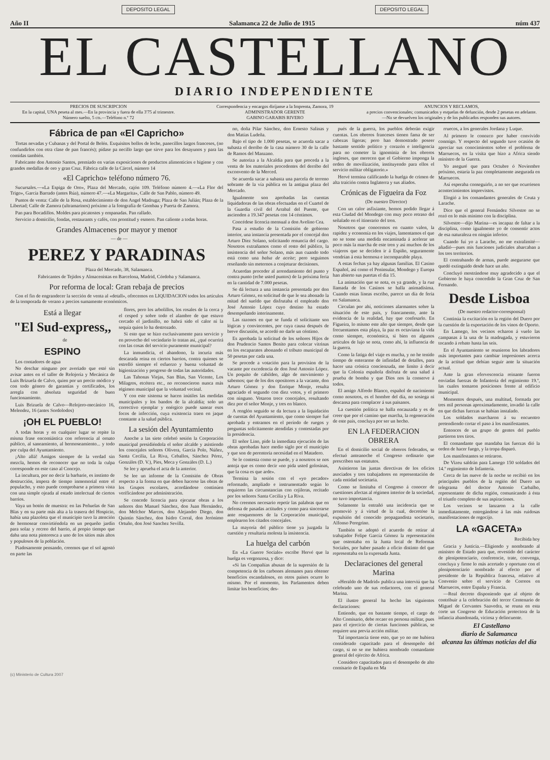DEPOSITO LEGAL DEPOSITO LEGAL
Año II Salamanca 22 de Julio de 1915 núm 437
EL CASTELLANO
DIARIO INDEPENDIENTE
PRECIOS DE SUSCRIPCION
En la capital, UNA peseta al mes.—En la provincia y fuera de ella 3'75 al trimestre.
Número suelto, 5 cts.—Teléfono n.º 72
Correspondencia y encargos diríjanse a la Imprenta, Zamora, 19
ADMINISTRADOR GERENTE
GABINO GARABIS RIVERO
ANUNCIOS Y RECLAMOS,
a precios convencionales; comunicados y esquelas de defunción, desde 2 pesetas en adelante.—No se devuelven los originales y de los publicados responden sus autores.
Fábrica de pan «El Capricho»
Tortas nevadas y Cubanas y del Portal de Belén. Exquisitos bollos de leche, panecillos largos franceses, (no confundirlos con otra clase de pan francés); pídase pa necillo largo que sirve para los desayunos y para las comidas también.
Fabricante don Antonio Santos, premiado en varias exposiciones de productos alimenticios e higiene y con grandes medallas de oro y gran Cruz. Fábrica calle de la Cárcel, número 14
«El Capricho» teléfono número 76.
Sucursales.—«La Espiga de Oro», Plaza del Mercado, cajón 109. Teléfono número 4.—«La Flor del Trigo», García Barrado (antes Rúa), número 47.—«La Margarita», Calle de San Pablo, número 49.
Puntos de venta: Calle de la Rosa, establecimiento de don Angel Madruga; Plaza de San Julián; Plaza de la Libertad; Calle de Zamora (ultramarinos) próximo a la fotografía de Gombau y Puerta de Zamora.
Pan para Bocadillos. Moldes para picatostes y empanadas. Pan rallado.
Servicio a domicilio, fondas, restaurants y cafés, con prontitud y esmero. Pan caliente a todas horas.
Grandes Almacenes por mayor y menor
— de —
PEREZ Y PARADINAS
Plaza del Mercado, 38, Salamanca.
Fabricantes de Tejidos y Almacenistas en Barcelona, Madrid, Córdoba y Salamanca.
Por reforma de local: Gran rebaja de precios
Con el fin de engrandecer la sección de venta al «detall», ofrecemos en LIQUIDACION todos los artículos de la temporada de verano a precios sumamente económicos.
Está a llegar
"El Sud-express,,
de
ESPINO
Los contadores de agua
No deschar ninguno por averiado que esté sin avisar antes en el taller de Relojería y Mecánica de Luis Brizuela de Calvo, quien por un precio módico y con todo género de garantías y certificados, los arregla con absoluta seguridad de buen funcionamiento.
Luis Brizuela de Calvo—Relojero-mecánico 16, Melendez, 16 (antes Sordolodos)
¡OH EL PUEBLO!
A todas horas y en cualquier lugar se repite la misma frase encomiástica con referencia al ornato público, al saneamiento, al hermoseamiento... y todo por culpa del Ayuntamiento.
¡Alto allá! Amigos siempre de la verdad sin mezcla, hemos de reconocer que no toda la culpa corresponde en este caso al Concejo.
La incultura, por no decir la barbarie, es instinto de destrucción, impera de tiempo inmemorial entre el populacho, y esto puede comprobarse a primera vista con una simple ojeada al estado intelectual de ciertos barrios.
Vaya un botón de muestra: en las Peñuelas de San Blas y en su parte más alta a la trasera del Hospicio, había una plazoleta que el municipio tuvo la atención de hermosear convirtiéndola en un pequeño jardín para solaz y recreo del barrio, al propio tiempo que daba una nota pintoresca a uno de los sitios más altos y populosos de la población.
Piadosamente pensando, creemos que el sol agostó en parte las
flores, pero los arbolillos, los rosales de la cerca y el cesped y sobre todo el alambre de que estuvo cercado el jardinillo, no habrá sido el calor ni la sequía quien lo ha destrozado.
Si esto que se hizo exclusivamente para servicio y en provecho del vecindario lo tratan así, ¿qué ocurrirá con las cosas del servicio puramente municipal?
La inmundicia, el abandono, la incuria más descarada reina en ciertos barrios, contra quienes se estrelló siempre el esfuerzo y buena voluntad de higienización y progreso de todas las autoridades.
Las Tahonas Viejas, San Blas, San Vicente, Los Milagros, etcétera etc., no reconocieron nunca más régimen municipal que la voluntad vecinal.
Y con este sistema se hacen inútiles las medidas municipales y los bandos de la alcaldía; solo un correctivo ejemplar y enérgico puede sanear esos focos de infección, cuya existencia traen en jaque constante a la salud pública.
La sesión del Ayuntamiento
Anoche a las siete celebró sesión la Corporación municipal presidiéndola el señor alcalde y asistiendo los concejales señores Olivera, García Polo, Núñez, Santa Cecilia, La Riva, Ceballos, Sánchez Pérez, Gonzáles (D. V.), Pies, Meca y Gonzáles (D. L.)
Se lee y aprueba el acta de la anterior.
Se lee un informe de la Comisión de Obras respecto a la forma en que deben hacerse las obras de los Grupos escolares, acordándose continúen verificándose por administración.
Se concede licencia para ejecutar obras a los señores don Manuel Sánchez, don Juan Hernández, don Melchor Marcos, don Alejandro Diego, don Quintín Sánchez, don Isidro Corral, don Jerónimo Ortuño, don José Sanchez Sevilla.
no, doña Pilar Sánchez, don Ernesto Salinas y don Matías Ludeña.
Bajo el tipo de 1.000 pesetas, se acuerda sacar a subasta el derribo de la casa número 30 de la calle de Ramos del Manzano.
Se autoriza a la Alcaldía para que proceda a la venta de los materiales procedentes del derribo del exconvento de la Merced.
Se acuerda sacar a subasta una parcela de terreno sobrante de la vía pública en la antigua plaza del Mercado.
Igualmente son aprobadas las cuentas liquidadoras de las obras efectuadas en el Cuartel de la Guardia civil del Arrabal del Puente, que ascienden a 19.347 pesetas con 14 céntimos.
Concédese licencia mensual a don Avelino Cea.
Pasa a estudio de la Comisión de gobierno interior, una instancia presentada por el concejal don Arturo Díez Solano, solicitando renuncia del cargo. Nosotros extrañamos como el resto del público, la insistencia del señor Solano, más aun cuando todo está como una balsa de aceite; pero seguimos reseñando sin meternos a conjeturar decisiones.
Acuerdan proceder al arrendamiento del punto y contra punto (eche usted puntos) de la próxima feria en la cantidad de 7.000 pesetas.
Se dá lectura a una instancia presentada por don Arturo Gómez, en solicitud de que le sea abonado la mitad del sueldo que disfrutaba el empleado don José Antonio López cuyo destino ha estado desempeñando interinamente.
Las razones en que se funda el solicitante son lógicas y convincentes, por cuya causa después de breve discusión, se acordó no darle un céntimo.
Es aprobada la solicitud de los señores Hijos de don Prudencio Santos Benito para colocar vitrinas en los escaparates abonando el tributo municipal de 50 pesetas por cada una.
Se procede a votación para la provision de la vacante por excedencia de don José Antonio López. Un poquito de cabildeo, algo de movimiento y sabemos; que de los dos opositores a la vacante, don Arturo Gómez y don Enrique Monje, resulta agraciado el segundo con diez votos, y el primero con ninguno. Votaron trece concejales, resultando diez por el señor Monje, y tres en blanco.
A renglón seguido se da lectura a la liquidación de cuentas del Ayuntamiento, que como siempre fué aprobada y entramos en el período de ruegos y preguntas solicitamente atendidas y contestadas por la presidencia.
El señor Lino, pide la inmediata ejecución de las obras aprobadas hace medio siglo por el municipio y que son de perentoria necesidad en el Matadero.
Se le contesta como se puede, y a nosotros se nos antoja que es como decir «no pida usted golosinas, que la cosa es que arde».
Termina la sesión con el «yo pecador» reformado, ampliado e instrumentado según lo requieren las circunstancias con cejileras, recitado por los señores Santa Cecilia y La Riva.
No creemos necesario repetir las palabras que en defensa de pasadas actitudes y como para sincerarse ante resquemores de la Corporación municipal, emplearon los citados concejales.
La mayoría del público tiene ya juzgada la cuestión y resultaría molesta la insistencia.
La huelga del carbón
En «La Guerre Sociale» escribe Hervé que la huelga es vergonzosa, y dice:
«Si las Compañías abusan de la supresión de la competencia de los carbones alemanes para obtener beneficios escandalosos, en otros países ocurre lo mismo. Por el momento, los Parlamentos deben limitar los beneficios; des-
pués de la guerra, los pueblos deberán exigir cuentas. Los obreros franceses tienen fama de ser cabezas ligeras; pero han demostrado poseer bastante sentido político y corazón e inteligencia para no cometer la ignominia de los obreros ingleses, que merecen que el Gobierno imponga la orden de movilización, instituyendo para ellos el servicio militar obligatorio.»
Hervé termina calificando la huelga de crimen de alta traición contra Inglaterra y sus aliados.
Crónicas de Figueira da Foz
(De nuestro Director)
Con un calor asfixiante, hemos podido llegar á esta Ciudad del Mondego con muy poco retraso del señalado en el itinerario del tren.
Nosotros que conocemos en cuanto valen, la rapidez y economía en los viajes, lamentamos el que no se tome una medida encaminada á acelerar un poco más la marcha de este tren y así muchos de los viajeros que se deciden ir á Espiño, seguramente vendrían á esta hermosa e incomparable playa.
A estas fechas ya hay algunas familias. El Casino Español, así como el Peninsular, Mondego y Europa han abierto sus puertas el día 15.
La animación que se nota, es ya grande, y la rua llamada de los Casinos se halla animadísima. Cuando estas líneas escribo, parece un día de feria en Salamanca.
Circulan por ahí, noticiones alarmantes sobre la situación de este país, y francamente, ante la evidencia de la realidad, hay que confesarlo. En Figueira, lo mismo este año que siempre, desde que frecuentamos esta playa, la paz es octaviana la vida como siempre, económica, si bien en algunos artículos de lujo se nota, como ahí, la influencia de la guerra.
Como la fatiga del viaje es mucha, y no he tenido tiempo de enterarme de infinidad de detalles, para hacer una crónica concienzuda, me limito á decir que la Colonia española disfruta de una salud á prueba de bomba y que Dios nos la conserve á todos.
El amigo Alfredo Blanco, español de nacimiento como nosotros, es el hombre del día, no sosiega ni descansa para complacer á sus paisanos.
La cuestión política se halla encauzada y es de creer que por el camino que marcha, la regeneración de este país, concluya por ser un hecho.
EN LA FEDERACION OBRERA
En el domicilio social de obreros federados, se efectuó anteanoche el Congreso ordinario que prescriben sus estatutos.
Asistieron las juntas directivas de los oficios asociados y tres trabajadores en representación de cada entidad societaria.
Como se limitaba el Congreso á conocer de cuestiones afectas al régimen interior de la sociedad, no tuvo importancia.
Solamente la entrañó una incidencia que se promovió y á virtud de la cual, decretóse la expulsión del conocido propagandista societario, Alfonso Peregrino.
También se adoptó el acuerdo de retirar al trabajador Felipe García Gómez la representación que ostentaba en la Junta local de Reformas Sociales, por haber pasado a oficio distinto del que representaba en la expresada Junta.
Declaraciones del general Marina
«Heraldo de Madrid» publica una interviú que ha celebrado uno de sus redactores, con el general Marina.
El ilustre general ha hecho las siguientes declaraciones:
Entiendo, que en bastante tiempo, el cargo de Alto Comisario, debe recaer en persona militar, pues para el ejercicio de ciertas funciones públicas, se requiere una previa acción militar.
Tal importancia tiene esto, que yo no me hubiera considerado capacitado para el desempeño del cargo, si no se me hubiera nombrado comandante general del ejército de Africa.
Considero capacitados para el desempeño de alto comisario de España en Ma
rruecos, a los generales Jordana y Luque.
Al primero le conozco por haber convivido conmigo. Y respecto del segundo tuve ocasión de apreciar sus conocimientos sobre el problema de Marruecos, en la visita que hizo a Africa siendo ministro de la Guerra.
Yo aseguré que para Octubre ó Noviembre próximo, estaría la paz completamente asegurada en Marruecos.
Así esperaba conseguirlo, a no ser que ocurriesen acontecimientos imprevistos.
Elogió a los comandantes generales de Ceuta y Larache.
Dice que el general Fernández Silvestre no se rozó en lo más mínimo con la disciplina.
Silvestre—dijo Marina—es incapaz de faltar a la disciplina, como igualmente yo de consentir actos de esa naturaleza en ningún inferior.
Cuando fuí yo a Larache, no me extralimité—añadió—pues mis funciones judiciales abarcaban a los tres territorios.
El contrabando de armas, puede asegurarse que quedó extinguido desde hace un año.
Concluyó mostrándose muy agradecido a que el Gobierno le haya concedido la Gran Cruz de San Fernando.
Desde Lisboa
(De nuestro redactor-corresponsal)
Continúa la excitación en la región del Duero por la cuestión de la exportación de los vinos de Oporto.
En Lamego, los vecinos echaron á vuelo las campanas á la una de la madrugada, y estuvieron tocando á rebato hasta las seis.
En el Ayuntamiento se reunieron los labradores más importantes para cambiar impresiones acerca de la actitud que debían seguir ante la situación actual.
Ante la gran efervescencia reinante fueron enviadas fuerzas de Infantería del regimiento 19.º, las cuales tomaron posiciones frente al edificio municipal.
Momentos después, una multitud, formada por tres mil personas aproximadamente, invadió la calle en que dichas fuerzas se habían instalado.
Los soldados marcharon á su encuentro pretendiendo cortar el paso á los manifestantes.
Entonces de un grupo de gentes del pueblo partieron tres tiros.
El comandante que mandaba las fuerzas dió la orden de hacer fuego, y la tropa disparó.
Los manifestantes se retiraron.
De Vizeu saldrán para Lamego 150 soldados del 14.º regimiento de Infantería.
Cerca de las nueve de la noche se recibió en los principales pueblos de la región del Duero un telegrama del doctor Antonio Carbalho, representante de dicha región, comunicando á ésta el triunfo completo de sus aspiraciones.
Los vecinos se lanzaron a la calle inmediatamente, entregándose á las más ruidosas manifestaciones de regocijo.
LA «GACETA»
Recibida hoy
Gracia y Justicia.—Eligiendo y nombrando al ministro de Estado para que, revestido del carácter de plenipotenciario, conferencie, trate, convenga, concluya y firme lo más acertado y oportuno con el plenipotenciario nombrado al efecto por el presidente de la República francesa, relativo al Convenio sobre el servicio de Correos en Marruecos, entre España y Francia.
—Real decreto disponiendo que al objeto de contribuir a la celebración del tercer Centenario de Miguel de Cervantes Saavedra, se reuna en esta corte un Congreso de Educación protectora de la infancia abandonada, viciosa y delincuente.
El Castellano
diario de Salamanca
alcanza las últimas noticias del día
(c) Ministerio de Cultura 2007